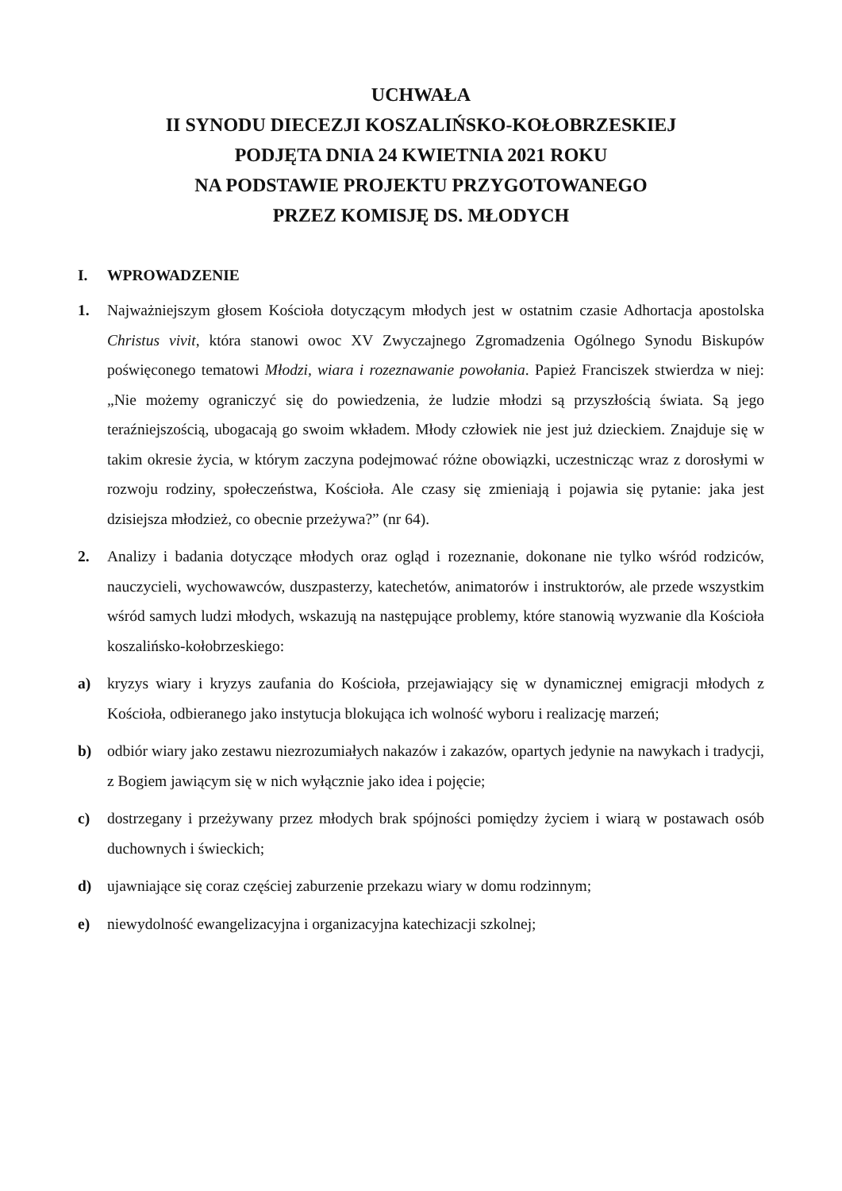UCHWAŁA
II SYNODU DIECEZJI KOSZALIŃSKO-KOŁOBRZESKIEJ
PODJĘTA DNIA 24 KWIETNIA 2021 ROKU
NA PODSTAWIE PROJEKTU PRZYGOTOWANEGO
PRZEZ KOMISJĘ DS. MŁODYCH
I. WPROWADZENIE
1. Najważniejszym głosem Kościoła dotyczącym młodych jest w ostatnim czasie Adhortacja apostolska Christus vivit, która stanowi owoc XV Zwyczajnego Zgromadzenia Ogólnego Synodu Biskupów poświęconego tematowi Młodzi, wiara i rozeznawanie powołania. Papież Franciszek stwierdza w niej: „Nie możemy ograniczyć się do powiedzenia, że ludzie młodzi są przyszłością świata. Są jego teraźniejszością, ubogacają go swoim wkładem. Młody człowiek nie jest już dzieckiem. Znajduje się w takim okresie życia, w którym zaczyna podejmować różne obowiązki, uczestnicząc wraz z dorosłymi w rozwoju rodziny, społeczeństwa, Kościoła. Ale czasy się zmieniają i pojawia się pytanie: jaka jest dzisiejsza młodzież, co obecnie przeżywa?” (nr 64).
2. Analizy i badania dotyczące młodych oraz ogląd i rozeznanie, dokonane nie tylko wśród rodziców, nauczycieli, wychowawców, duszpasterzy, katechetów, animatorów i instruktorów, ale przede wszystkim wśród samych ludzi młodych, wskazują na następujące problemy, które stanowią wyzwanie dla Kościoła koszalińsko-kołobrzeskiego:
a) kryzys wiary i kryzys zaufania do Kościoła, przejawiający się w dynamicznej emigracji młodych z Kościoła, odbieranego jako instytucja blokująca ich wolność wyboru i realizację marzeń;
b) odbiór wiary jako zestawu niezrozumiałych nakazów i zakazów, opartych jedynie na nawykach i tradycji, z Bogiem jawiącym się w nich wyłącznie jako idea i pojęcie;
c) dostrzegany i przeżywany przez młodych brak spójności pomiędzy życiem i wiarą w postawach osób duchownych i świeckich;
d) ujawniające się coraz częściej zaburzenie przekazu wiary w domu rodzinnym;
e) niewydolność ewangelizacyjna i organizacyjna katechizacji szkolnej;